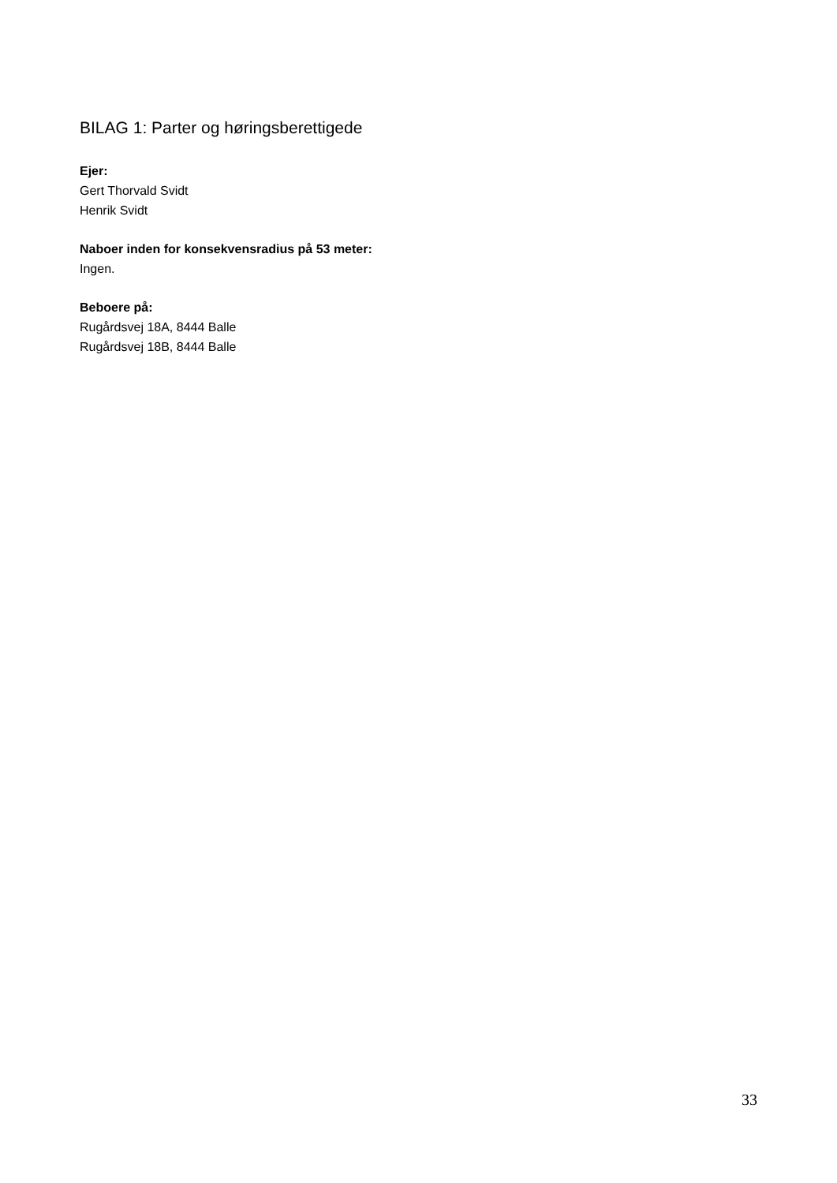BILAG 1: Parter og høringsberettigede
Ejer:
Gert Thorvald Svidt
Henrik Svidt
Naboer inden for konsekvensradius på 53 meter:
Ingen.
Beboere på:
Rugårdsvej 18A, 8444 Balle
Rugårdsvej 18B, 8444 Balle
33